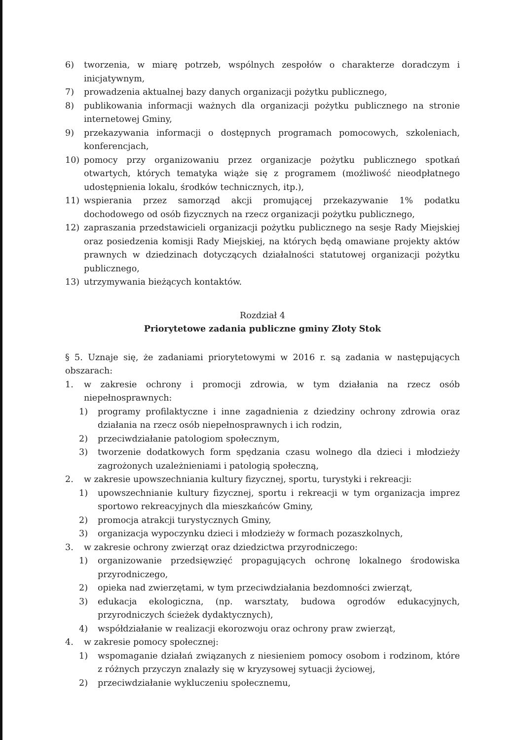6) tworzenia, w miarę potrzeb, wspólnych zespołów o charakterze doradczym i inicjatywnym,
7) prowadzenia aktualnej bazy danych organizacji pożytku publicznego,
8) publikowania informacji ważnych dla organizacji pożytku publicznego na stronie internetowej Gminy,
9) przekazywania informacji o dostępnych programach pomocowych, szkoleniach, konferencjach,
10) pomocy przy organizowaniu przez organizacje pożytku publicznego spotkań otwartych, których tematyka wiąże się z programem (możliwość nieodpłatnego udostępnienia lokalu, środków technicznych, itp.),
11) wspierania przez samorząd akcji promującej przekazywanie 1% podatku dochodowego od osób fizycznych na rzecz organizacji pożytku publicznego,
12) zapraszania przedstawicieli organizacji pożytku publicznego na sesje Rady Miejskiej oraz posiedzenia komisji Rady Miejskiej, na których będą omawiane projekty aktów prawnych w dziedzinach dotyczących działalności statutowej organizacji pożytku publicznego,
13) utrzymywania bieżących kontaktów.
Rozdział 4
Priorytetowe zadania publiczne gminy Złoty Stok
§ 5. Uznaje się, że zadaniami priorytetowymi w 2016 r. są zadania w następujących obszarach:
1. w zakresie ochrony i promocji zdrowia, w tym działania na rzecz osób niepełnosprawnych:
1) programy profilaktyczne i inne zagadnienia z dziedziny ochrony zdrowia oraz działania na rzecz osób niepełnosprawnych i ich rodzin,
2) przeciwdziałanie patologiom społecznym,
3) tworzenie dodatkowych form spędzania czasu wolnego dla dzieci i młodzieży zagrożonych uzależnieniami i patologią społeczną,
2. w zakresie upowszechniania kultury fizycznej, sportu, turystyki i rekreacji:
1) upowszechnianie kultury fizycznej, sportu i rekreacji w tym organizacja imprez sportowo rekreacyjnych dla mieszkańców Gminy,
2) promocja atrakcji turystycznych Gminy,
3) organizacja wypoczynku dzieci i młodzieży w formach pozaszkolnych,
3. w zakresie ochrony zwierząt oraz dziedzictwa przyrodniczego:
1) organizowanie przedsięwzięć propagujących ochronę lokalnego środowiska przyrodniczego,
2) opieka nad zwierzętami, w tym przeciwdziałania bezdomności zwierząt,
3) edukacja ekologiczna, (np. warsztaty, budowa ogrodów edukacyjnych, przyrodniczych ścieżek dydaktycznych),
4) współdziałanie w realizacji ekorozwoju oraz ochrony praw zwierząt,
4. w zakresie pomocy społecznej:
1) wspomaganie działań związanych z niesieniem pomocy osobom i rodzinom, które z różnych przyczyn znalazły się w kryzysowej sytuacji życiowej,
2) przeciwdziałanie wykluczeniu społecznemu,